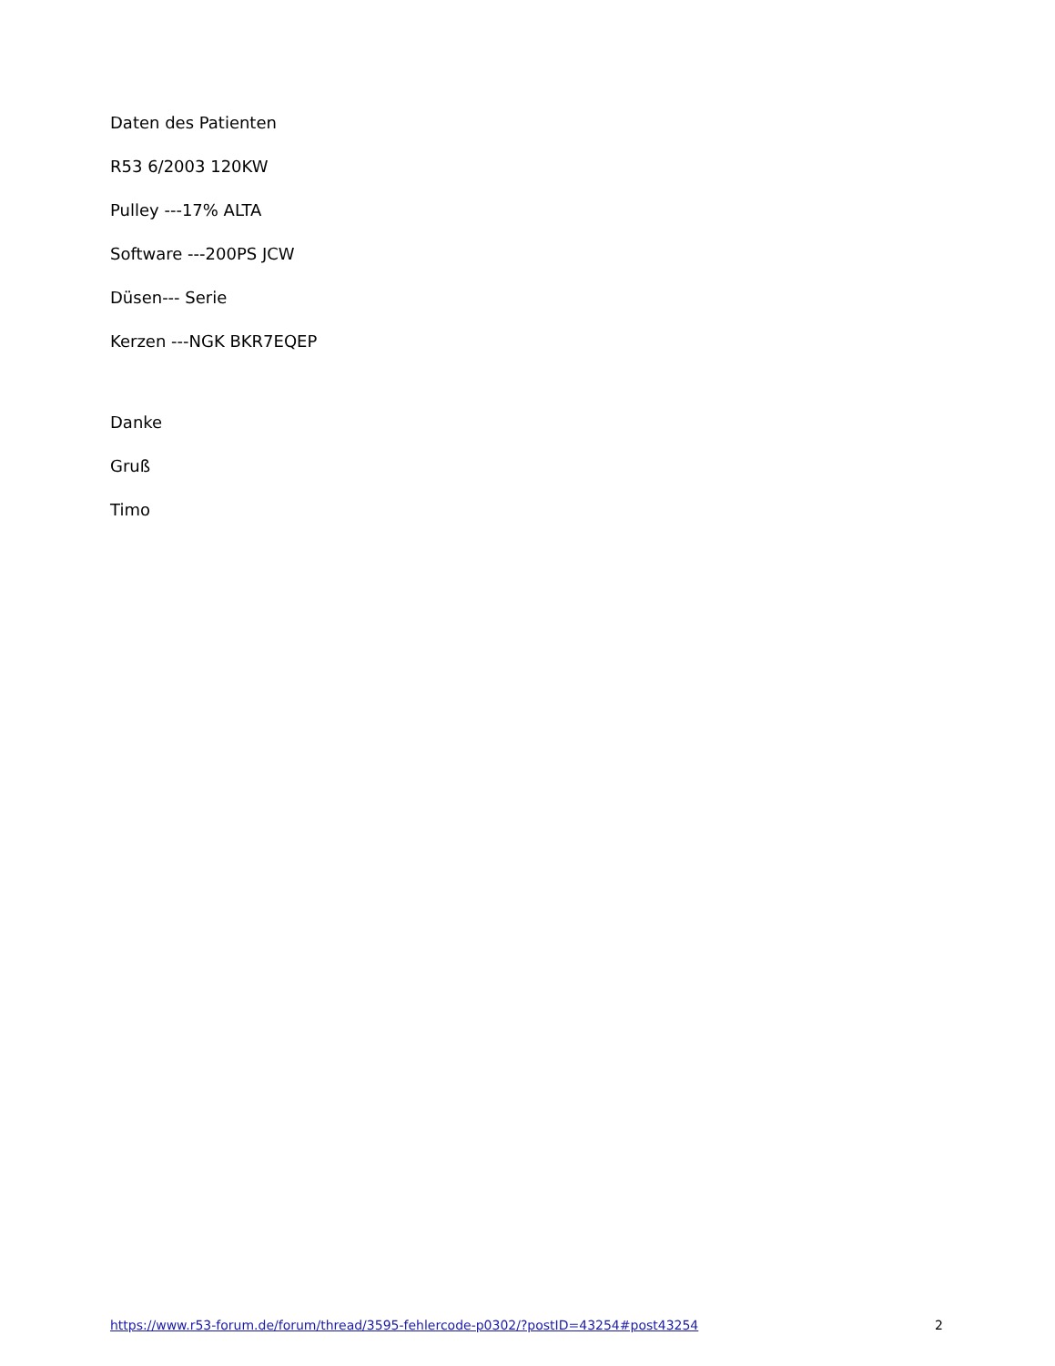Daten des Patienten
R53 6/2003 120KW
Pulley ---17% ALTA
Software ---200PS JCW
Düsen--- Serie
Kerzen ---NGK BKR7EQEP
Danke
Gruß
Timo
https://www.r53-forum.de/forum/thread/3595-fehlercode-p0302/?postID=43254#post43254 2